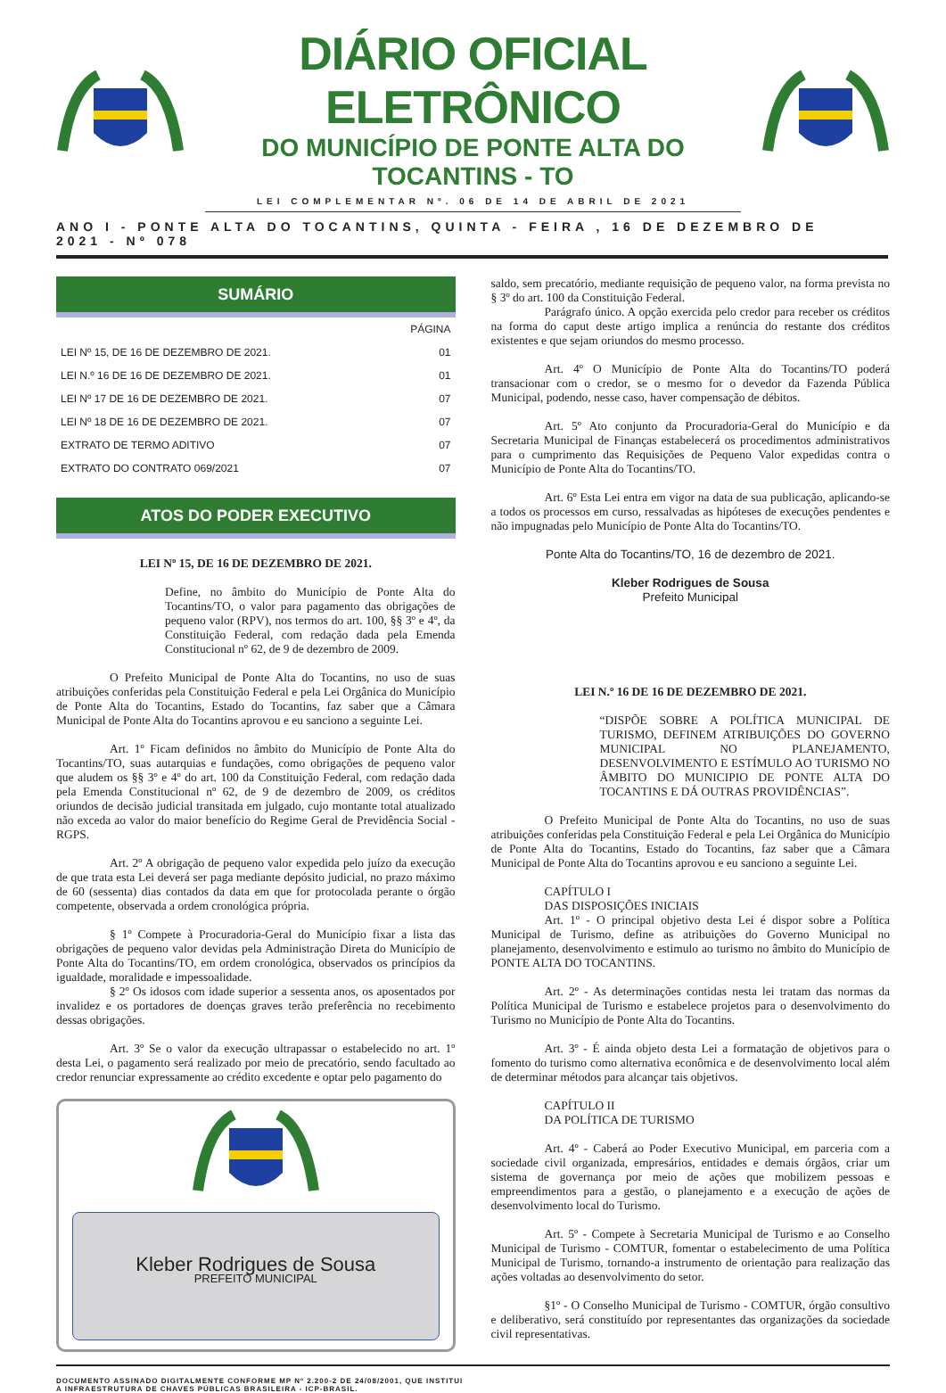DIÁRIO OFICIAL ELETRÔNICO
DO MUNICÍPIO DE PONTE ALTA DO TOCANTINS - TO
LEI COMPLEMENTAR Nº. 06 DE 14 DE ABRIL DE 2021
ANO I - PONTE ALTA DO TOCANTINS, QUINTA - FEIRA , 16 DE DEZEMBRO DE 2021 - Nº 078
SUMÁRIO
| | PÁGINA |
| --- | --- |
| LEI Nº 15, DE 16 DE DEZEMBRO DE 2021. | 01 |
| LEI N.º 16 DE 16 DE DEZEMBRO DE 2021. | 01 |
| LEI Nº 17 DE 16 DE DEZEMBRO DE 2021. | 07 |
| LEI Nº 18 DE 16 DE DEZEMBRO DE 2021. | 07 |
| EXTRATO DE TERMO ADITIVO | 07 |
| EXTRATO DO CONTRATO 069/2021 | 07 |
ATOS DO PODER EXECUTIVO
LEI Nº 15, DE 16 DE DEZEMBRO DE 2021.
Define, no âmbito do Município de Ponte Alta do Tocantins/TO, o valor para pagamento das obrigações de pequeno valor (RPV), nos termos do art. 100, §§ 3º e 4º, da Constituição Federal, com redação dada pela Emenda Constitucional nº 62, de 9 de dezembro de 2009.
O Prefeito Municipal de Ponte Alta do Tocantins, no uso de suas atribuições conferidas pela Constituição Federal e pela Lei Orgânica do Município de Ponte Alta do Tocantins, Estado do Tocantins, faz saber que a Câmara Municipal de Ponte Alta do Tocantins aprovou e eu sanciono a seguinte Lei.
Art. 1º Ficam definidos no âmbito do Município de Ponte Alta do Tocantins/TO, suas autarquias e fundações, como obrigações de pequeno valor que aludem os §§ 3º e 4º do art. 100 da Constituição Federal, com redação dada pela Emenda Constitucional nº 62, de 9 de dezembro de 2009, os créditos oriundos de decisão judicial transitada em julgado, cujo montante total atualizado não exceda ao valor do maior benefício do Regime Geral de Previdência Social - RGPS.
Art. 2º A obrigação de pequeno valor expedida pelo juízo da execução de que trata esta Lei deverá ser paga mediante depósito judicial, no prazo máximo de 60 (sessenta) dias contados da data em que for protocolada perante o órgão competente, observada a ordem cronológica própria.
§ 1º Compete à Procuradoria-Geral do Município fixar a lista das obrigações de pequeno valor devidas pela Administração Direta do Município de Ponte Alta do Tocantins/TO, em ordem cronológica, observados os princípios da igualdade, moralidade e impessoalidade.
§ 2º Os idosos com idade superior a sessenta anos, os aposentados por invalidez e os portadores de doenças graves terão preferência no recebimento dessas obrigações.
Art. 3º Se o valor da execução ultrapassar o estabelecido no art. 1º desta Lei, o pagamento será realizado por meio de precatório, sendo facultado ao credor renunciar expressamente ao crédito excedente e optar pelo pagamento do
Kleber Rodrigues de Sousa
PREFEITO MUNICIPAL
saldo, sem precatório, mediante requisição de pequeno valor, na forma prevista no § 3º do art. 100 da Constituição Federal.
Parágrafo único. A opção exercida pelo credor para receber os créditos na forma do caput deste artigo implica a renúncia do restante dos créditos existentes e que sejam oriundos do mesmo processo.
Art. 4º O Município de Ponte Alta do Tocantins/TO poderá transacionar com o credor, se o mesmo for o devedor da Fazenda Pública Municipal, podendo, nesse caso, haver compensação de débitos.
Art. 5º Ato conjunto da Procuradoria-Geral do Município e da Secretaria Municipal de Finanças estabelecerá os procedimentos administrativos para o cumprimento das Requisições de Pequeno Valor expedidas contra o Município de Ponte Alta do Tocantins/TO.
Art. 6º Esta Lei entra em vigor na data de sua publicação, aplicando-se a todos os processos em curso, ressalvadas as hipóteses de execuções pendentes e não impugnadas pelo Município de Ponte Alta do Tocantins/TO.
Ponte Alta do Tocantins/TO, 16 de dezembro de 2021.
Kleber Rodrigues de Sousa
Prefeito Municipal
LEI N.º 16 DE 16 DE DEZEMBRO DE 2021.
“DISPÕE SOBRE A POLÍTICA MUNICIPAL DE TURISMO, DEFINEM ATRIBUIÇÕES DO GOVERNO MUNICIPAL NO PLANEJAMENTO, DESENVOLVIMENTO E ESTÍMULO AO TURISMO NO ÂMBITO DO MUNICIPIO DE PONTE ALTA DO TOCANTINS E DÁ OUTRAS PROVIDÊNCIAS”.
O Prefeito Municipal de Ponte Alta do Tocantins, no uso de suas atribuições conferidas pela Constituição Federal e pela Lei Orgânica do Município de Ponte Alta do Tocantins, Estado do Tocantins, faz saber que a Câmara Municipal de Ponte Alta do Tocantins aprovou e eu sanciono a seguinte Lei.
CAPÍTULO I
DAS DISPOSIÇÕES INICIAIS
Art. 1º - O principal objetivo desta Lei é dispor sobre a Política Municipal de Turismo, define as atribuições do Governo Municipal no planejamento, desenvolvimento e estimulo ao turismo no âmbito do Município de PONTE ALTA DO TOCANTINS.
Art. 2º - As determinações contidas nesta lei tratam das normas da Política Municipal de Turismo e estabelece projetos para o desenvolvimento do Turismo no Município de Ponte Alta do Tocantins.
Art. 3º - É ainda objeto desta Lei a formatação de objetivos para o fomento do turismo como alternativa econômica e de desenvolvimento local além de determinar métodos para alcançar tais objetivos.
CAPÍTULO II
DA POLÍTICA DE TURISMO
Art. 4º - Caberá ao Poder Executivo Municipal, em parceria com a sociedade civil organizada, empresários, entidades e demais órgãos, criar um sistema de governança por meio de ações que mobilizem pessoas e empreendimentos para a gestão, o planejamento e a execução de ações de desenvolvimento local do Turismo.
Art. 5º - Compete à Secretaria Municipal de Turismo e ao Conselho Municipal de Turismo - COMTUR, fomentar o estabelecimento de uma Política Municipal de Turismo, tornando-a instrumento de orientação para realização das ações voltadas ao desenvolvimento do setor.
§1º - O Conselho Municipal de Turismo - COMTUR, órgão consultivo e deliberativo, será constituído por representantes das organizações da sociedade civil representativas.
DOCUMENTO ASSINADO DIGITALMENTE CONFORME MP Nº 2.200-2 DE 24/08/2001, QUE INSTITUI
A INFRAESTRUTURA DE CHAVES PÚBLICAS BRASILEIRA - ICP-BRASIL.